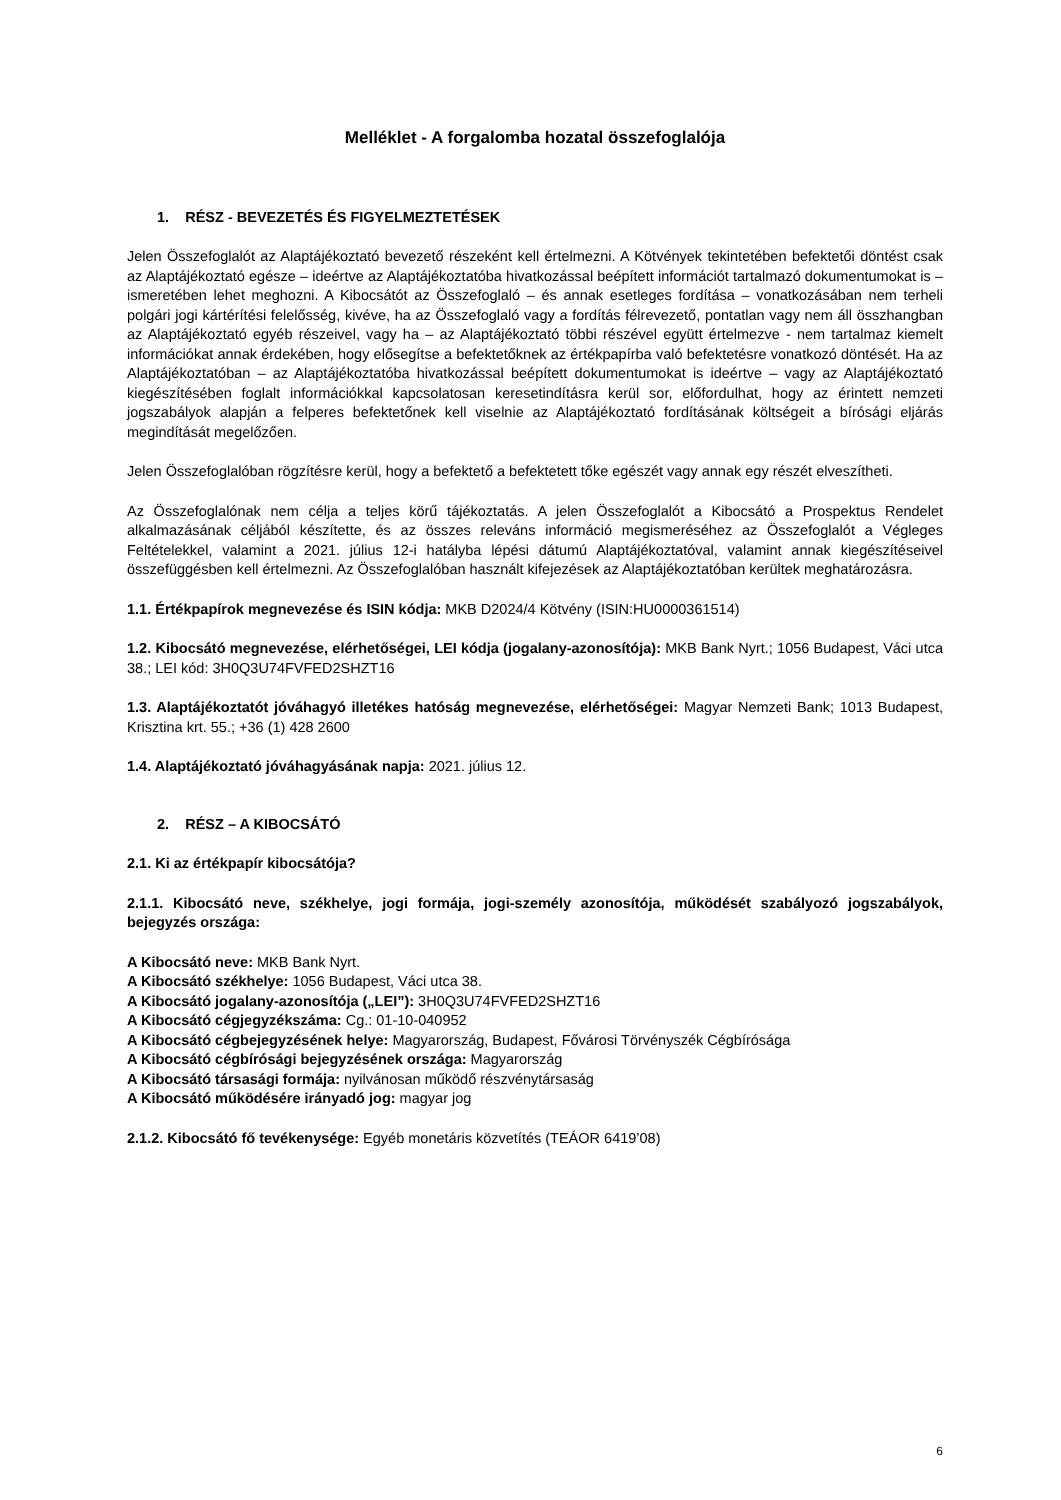Melléklet - A forgalomba hozatal összefoglalója
1. RÉSZ - BEVEZETÉS ÉS FIGYELMEZTETÉSEK
Jelen Összefoglalót az Alaptájékoztató bevezető részeként kell értelmezni. A Kötvények tekintetében befektetői döntést csak az Alaptájékoztató egésze – ideértve az Alaptájékoztatóba hivatkozással beépített információt tartalmazó dokumentumokat is – ismeretében lehet meghozni. A Kibocsátót az Összefoglaló – és annak esetleges fordítása – vonatkozásában nem terheli polgári jogi kártérítési felelősség, kivéve, ha az Összefoglaló vagy a fordítás félrevezető, pontatlan vagy nem áll összhangban az Alaptájékoztató egyéb részeivel, vagy ha – az Alaptájékoztató többi részével együtt értelmezve - nem tartalmaz kiemelt információkat annak érdekében, hogy elősegítse a befektetőknek az értékpapírba való befektetésre vonatkozó döntését. Ha az Alaptájékoztatóban – az Alaptájékoztatóba hivatkozással beépített dokumentumokat is ideértve – vagy az Alaptájékoztató kiegészítésében foglalt információkkal kapcsolatosan keresetindításra kerül sor, előfordulhat, hogy az érintett nemzeti jogszabályok alapján a felperes befektetőnek kell viselnie az Alaptájékoztató fordításának költségeit a bírósági eljárás megindítását megelőzően.
Jelen Összefoglalóban rögzítésre kerül, hogy a befektető a befektetett tőke egészét vagy annak egy részét elveszítheti.
Az Összefoglalónak nem célja a teljes körű tájékoztatás. A jelen Összefoglalót a Kibocsátó a Prospektus Rendelet alkalmazásának céljából készítette, és az összes releváns információ megismeréséhez az Összefoglalót a Végleges Feltételekkel, valamint a 2021. július 12-i hatályba lépési dátumú Alaptájékoztatóval, valamint annak kiegészítéseivel összefüggésben kell értelmezni. Az Összefoglalóban használt kifejezések az Alaptájékoztatóban kerültek meghatározásra.
1.1. Értékpapírok megnevezése és ISIN kódja: MKB D2024/4 Kötvény (ISIN:HU0000361514)
1.2. Kibocsátó megnevezése, elérhetőségei, LEI kódja (jogalany-azonosítója): MKB Bank Nyrt.; 1056 Budapest, Váci utca 38.; LEI kód: 3H0Q3U74FVFED2SHZT16
1.3. Alaptájékoztatót jóváhagyó illetékes hatóság megnevezése, elérhetőségei: Magyar Nemzeti Bank; 1013 Budapest, Krisztina krt. 55.; +36 (1) 428 2600
1.4. Alaptájékoztató jóváhagyásának napja: 2021. július 12.
2. RÉSZ – A KIBOCSÁTÓ
2.1. Ki az értékpapír kibocsátója?
2.1.1. Kibocsátó neve, székhelye, jogi formája, jogi-személy azonosítója, működését szabályozó jogszabályok, bejegyzés országa:
A Kibocsátó neve: MKB Bank Nyrt.
A Kibocsátó székhelye: 1056 Budapest, Váci utca 38.
A Kibocsátó jogalany-azonosítója („LEI”): 3H0Q3U74FVFED2SHZT16
A Kibocsátó cégjegyzékszáma: Cg.: 01-10-040952
A Kibocsátó cégbejegyzésének helye: Magyarország, Budapest, Fővárosi Törvényszék Cégbírósága
A Kibocsátó cégbírósági bejegyzésének országa: Magyarország
A Kibocsátó társasági formája: nyilvánosan működő részvénytársaság
A Kibocsátó működésére irányadó jog: magyar jog
2.1.2. Kibocsátó fő tevékenysége: Egyéb monetáris közvetítés (TEÁOR 6419’08)
6